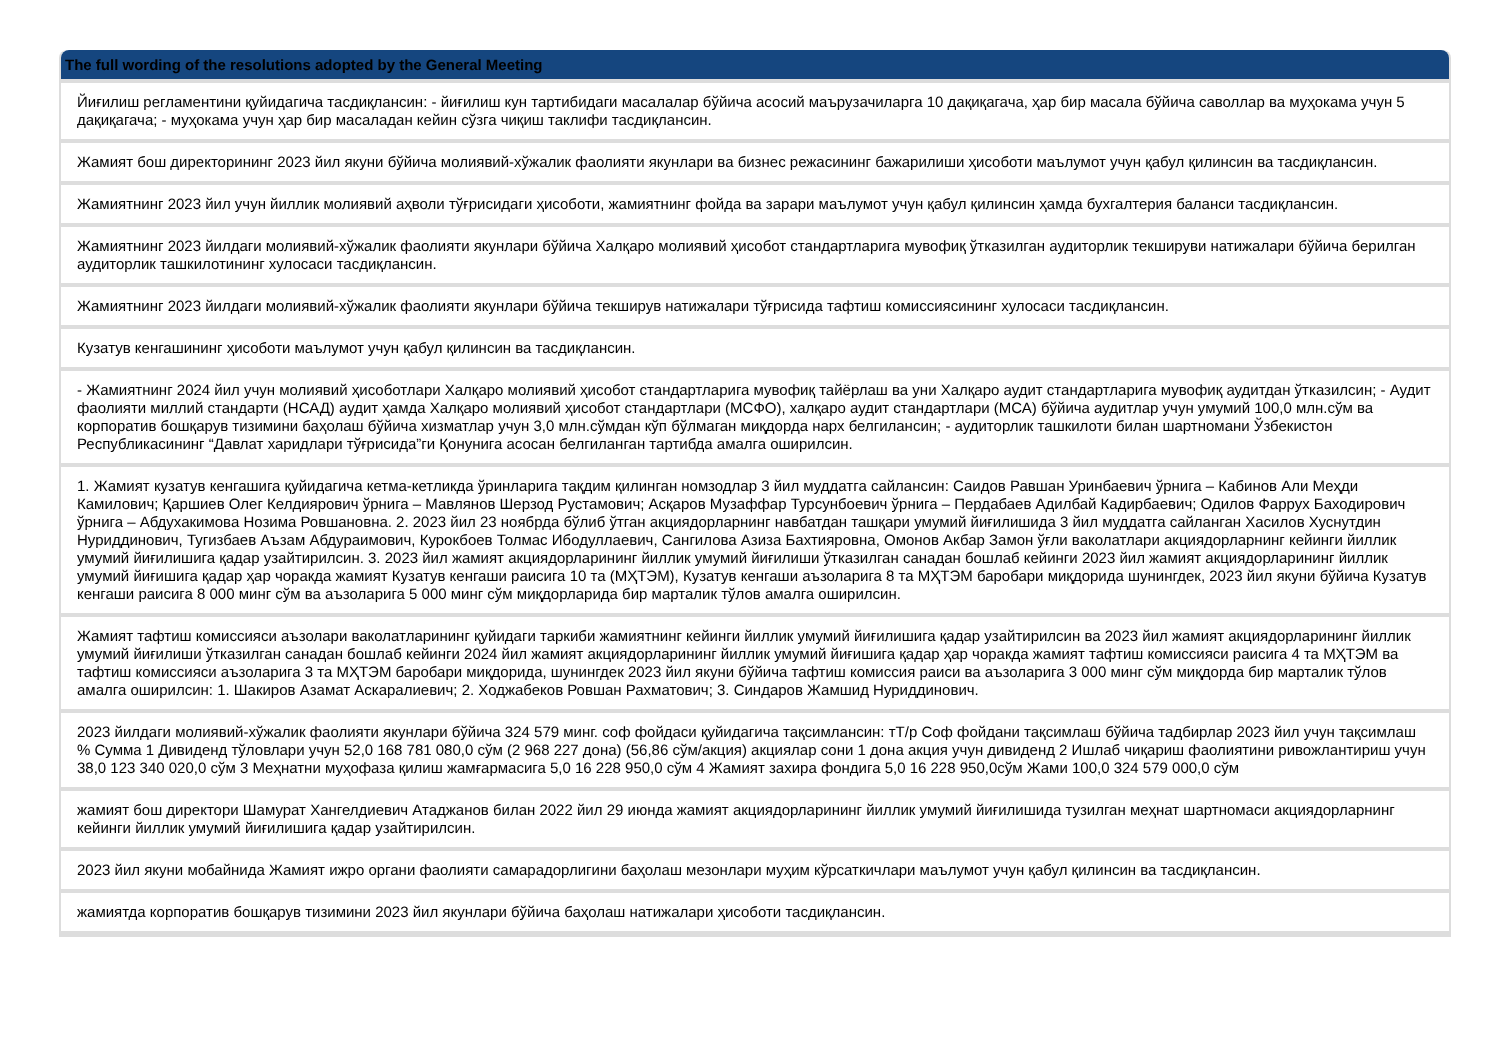| The full wording of the resolutions adopted by the General Meeting |
| --- |
| Йиғилиш регламентини қуйидагича тасдиқлансин: - йиғилиш кун тартибидаги масалалар бўйича асосий маърузачиларга 10 дақиқагача, ҳар бир масала бўйича саволлар ва муҳокама учун 5 дақиқагача; - муҳокама учун ҳар бир масаладан кейин сўзга чиқиш таклифи тасдиқлансин. |
| Жамият бош директорининг 2023 йил якуни бўйича молиявий-хўжалик фаолияти якунлари ва бизнес режасининг бажарилиши ҳисоботи маълумот учун қабул қилинсин ва тасдиқлансин. |
| Жамиятнинг 2023 йил учун йиллик молиявий аҳволи тўғрисидаги ҳисоботи, жамиятнинг фойда ва зарари маълумот учун қабул қилинсин ҳамда бухгалтерия баланси тасдиқлансин. |
| Жамиятнинг 2023 йилдаги молиявий-хўжалик фаолияти якунлари бўйича Халқаро молиявий ҳисобот стандартларига мувофиқ ўтказилган аудиторлик текшируви натижалари бўйича берилган аудиторлик ташкилотининг хулосаси тасдиқлансин. |
| Жамиятнинг 2023 йилдаги молиявий-хўжалик фаолияти якунлари бўйича текширув натижалари тўғрисида тафтиш комиссиясининг хулосаси тасдиқлансин. |
| Кузатув кенгашининг ҳисоботи маълумот учун қабул қилинсин ва тасдиқлансин. |
| - Жамиятнинг 2024 йил учун молиявий ҳисоботлари Халқаро молиявий ҳисобот стандартларига мувофиқ тайёрлаш ва уни Халқаро аудит стандартларига мувофиқ аудитдан ўтказилсин; - Аудит фаолияти миллий стандарти (НСАД) аудит ҳамда Халқаро молиявий ҳисобот стандартлари (МСФО), халқаро аудит стандартлари (МСА) бўйича аудитлар учун умумий 100,0 млн.сўм ва корпоратив бошқарув тизимини баҳолаш бўйича хизматлар учун 3,0 млн.сўмдан кўп бўлмаган миқдорда нарх белгилансин; - аудиторлик ташкилоти билан шартномани Ўзбекистон Республикасининг “Давлат харидлари тўғрисида”ги Қонунига асосан белгиланган тартибда амалга оширилсин. |
| 1. Жамият кузатув кенгашига қуйидагича кетма-кетликда ўринларига тақдим қилинган номзодлар 3 йил муддатга сайлансин: Саидов Равшан Уринбаевич ўрнига – Кабинов Али Меҳди Камилович; Қаршиев Олег Келдиярович ўрнига – Мавлянов Шерзод Рустамович; Асқаров Музаффар Турсунбоевич ўрнига – Пердабаев Адилбай Кадирбаевич; Одилов Фаррух Баходирович ўрнига – Абдухакимова Нозима Ровшановна. 2. 2023 йил 23 ноябрда бўлиб ўтган акциядорларнинг навбатдан ташқари умумий йиғилишида 3 йил муддатга сайланган Хасилов Хуснутдин Нуриддинович, Тугизбаев Аъзам Абдураимович, Курокбоев Толмас Ибодуллаевич, Сангилова Азиза Бахтияровна, Омонов Акбар Замон ўғли ваколатлари акциядорларнинг кейинги йиллик умумий йиғилишига қадар узайтирилсин. 3. 2023 йил жамият акциядорларининг йиллик умумий йиғилиши ўтказилган санадан бошлаб кейинги 2023 йил жамият акциядорларининг йиллик умумий йиғишига қадар ҳар чоракда жамият Кузатув кенгаши раисига 10 та (МҲТЭМ), Кузатув кенгаши аъзоларига 8 та МҲТЭМ баробари миқдорида шунингдек, 2023 йил якуни бўйича Кузатув кенгаши раисига 8 000 минг сўм ва аъзоларига 5 000 минг сўм миқдорларида бир марталик тўлов амалга оширилсин. |
| Жамият тафтиш комиссияси аъзолари ваколатларининг қуйидаги таркиби жамиятнинг кейинги йиллик умумий йиғилишига қадар узайтирилсин ва 2023 йил жамият акциядорларининг йиллик умумий йиғилиши ўтказилган санадан бошлаб кейинги 2024 йил жамият акциядорларининг йиллик умумий йиғишига қадар ҳар чоракда жамият тафтиш комиссияси раисига 4 та МҲТЭМ ва тафтиш комиссияси аъзоларига 3 та МҲТЭМ баробари миқдорида, шунингдек 2023 йил якуни бўйича тафтиш комиссия раиси ва аъзоларига 3 000 минг сўм миқдорда бир марталик тўлов амалга оширилсин: 1. Шакиров Азамат Аскаралиевич; 2. Ходжабеков Ровшан Рахматович; 3. Синдаров Жамшид Нуриддинович. |
| 2023 йилдаги молиявий-хўжалик фаолияти якунлари бўйича 324 579 минг. соф фойдаси қуйидагича тақсимлансин: тТ/р Соф фойдани тақсимлаш бўйича тадбирлар 2023 йил учун тақсимлаш % Сумма 1 Дивиденд тўловлари учун 52,0 168 781 080,0 сўм (2 968 227 дона) (56,86 сўм/акция) акциялар сони 1 дона акция учун дивиденд 2 Ишлаб чиқариш фаолиятини ривожлантириш учун 38,0 123 340 020,0 сўм 3 Меҳнатни муҳофаза қилиш жамғармасига 5,0 16 228 950,0 сўм 4 Жамият захира фондига 5,0 16 228 950,0сўм Жами 100,0 324 579 000,0 сўм |
| жамият бош директори Шамурат Хангелдиевич Атаджанов билан 2022 йил 29 июнда жамият акциядорларининг йиллик умумий йиғилишида тузилган меҳнат шартномаси акциядорларнинг кейинги йиллик умумий йиғилишига қадар узайтирилсин. |
| 2023 йил якуни мобайнида Жамият ижро органи фаолияти самарадорлигини баҳолаш мезонлари муҳим кўрсаткичлари маълумот учун қабул қилинсин ва тасдиқлансин. |
| жамиятда корпоратив бошқарув тизимини 2023 йил якунлари бўйича баҳолаш натижалари ҳисоботи тасдиқлансин. |